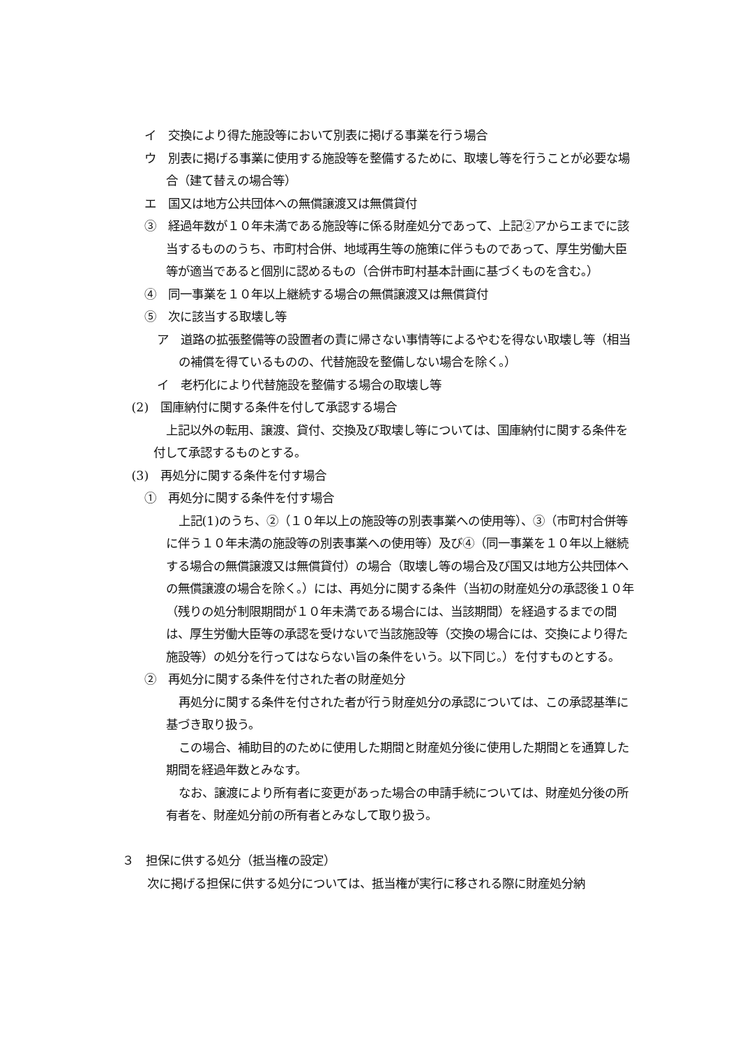イ　交換により得た施設等において別表に掲げる事業を行う場合
ウ　別表に掲げる事業に使用する施設等を整備するために、取壊し等を行うことが必要な場合（建て替えの場合等）
エ　国又は地方公共団体への無償譲渡又は無償貸付
③　経過年数が１０年未満である施設等に係る財産処分であって、上記②アからエまでに該当するもののうち、市町村合併、地域再生等の施策に伴うものであって、厚生労働大臣等が適当であると個別に認めるもの（合併市町村基本計画に基づくものを含む。）
④　同一事業を１０年以上継続する場合の無償譲渡又は無償貸付
⑤　次に該当する取壊し等
ア　道路の拡張整備等の設置者の責に帰さない事情等によるやむを得ない取壊し等（相当の補償を得ているものの、代替施設を整備しない場合を除く。）
イ　老朽化により代替施設を整備する場合の取壊し等
(2)　国庫納付に関する条件を付して承認する場合
上記以外の転用、譲渡、貸付、交換及び取壊し等については、国庫納付に関する条件を付して承認するものとする。
(3)　再処分に関する条件を付す場合
①　再処分に関する条件を付す場合
上記(1)のうち、②（１０年以上の施設等の別表事業への使用等）、③（市町村合併等に伴う１０年未満の施設等の別表事業への使用等）及び④（同一事業を１０年以上継続する場合の無償譲渡又は無償貸付）の場合（取壊し等の場合及び国又は地方公共団体への無償譲渡の場合を除く。）には、再処分に関する条件（当初の財産処分の承認後１０年（残りの処分制限期間が１０年未満である場合には、当該期間）を経過するまでの間は、厚生労働大臣等の承認を受けないで当該施設等（交換の場合には、交換により得た施設等）の処分を行ってはならない旨の条件をいう。以下同じ。）を付すものとする。
②　再処分に関する条件を付された者の財産処分
再処分に関する条件を付された者が行う財産処分の承認については、この承認基準に基づき取り扱う。
この場合、補助目的のために使用した期間と財産処分後に使用した期間とを通算した期間を経過年数とみなす。
なお、譲渡により所有者に変更があった場合の申請手続については、財産処分後の所有者を、財産処分前の所有者とみなして取り扱う。
３　担保に供する処分（抵当権の設定）
次に掲げる担保に供する処分については、抵当権が実行に移される際に財産処分納